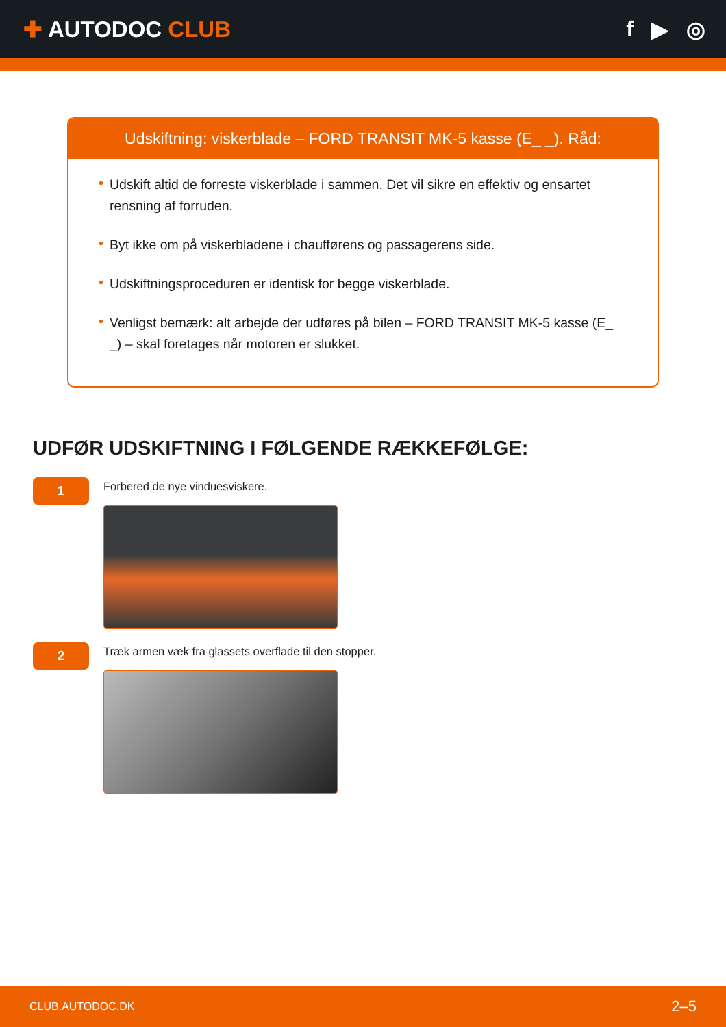✚ AUTODOC CLUB f ▶ ◎
Udskiftning: viskerblade – FORD TRANSIT MK-5 kasse (E_ _). Råd:
• Udskift altid de forreste viskerblade i sammen. Det vil sikre en effektiv og ensartet rensning af forruden.
• Byt ikke om på viskerbladene i chaufførens og passagerens side.
• Udskiftningsproceduren er identisk for begge viskerblade.
• Venligst bemærk: alt arbejde der udføres på bilen – FORD TRANSIT MK-5 kasse (E_ _) – skal foretages når motoren er slukket.
UDFØR UDSKIFTNING I FØLGENDE RÆKKEFØLGE:
1
Forbered de nye vinduesviskere.
2
Træk armen væk fra glassets overflade til den stopper.
CLUB.AUTODOC.DK 2–5